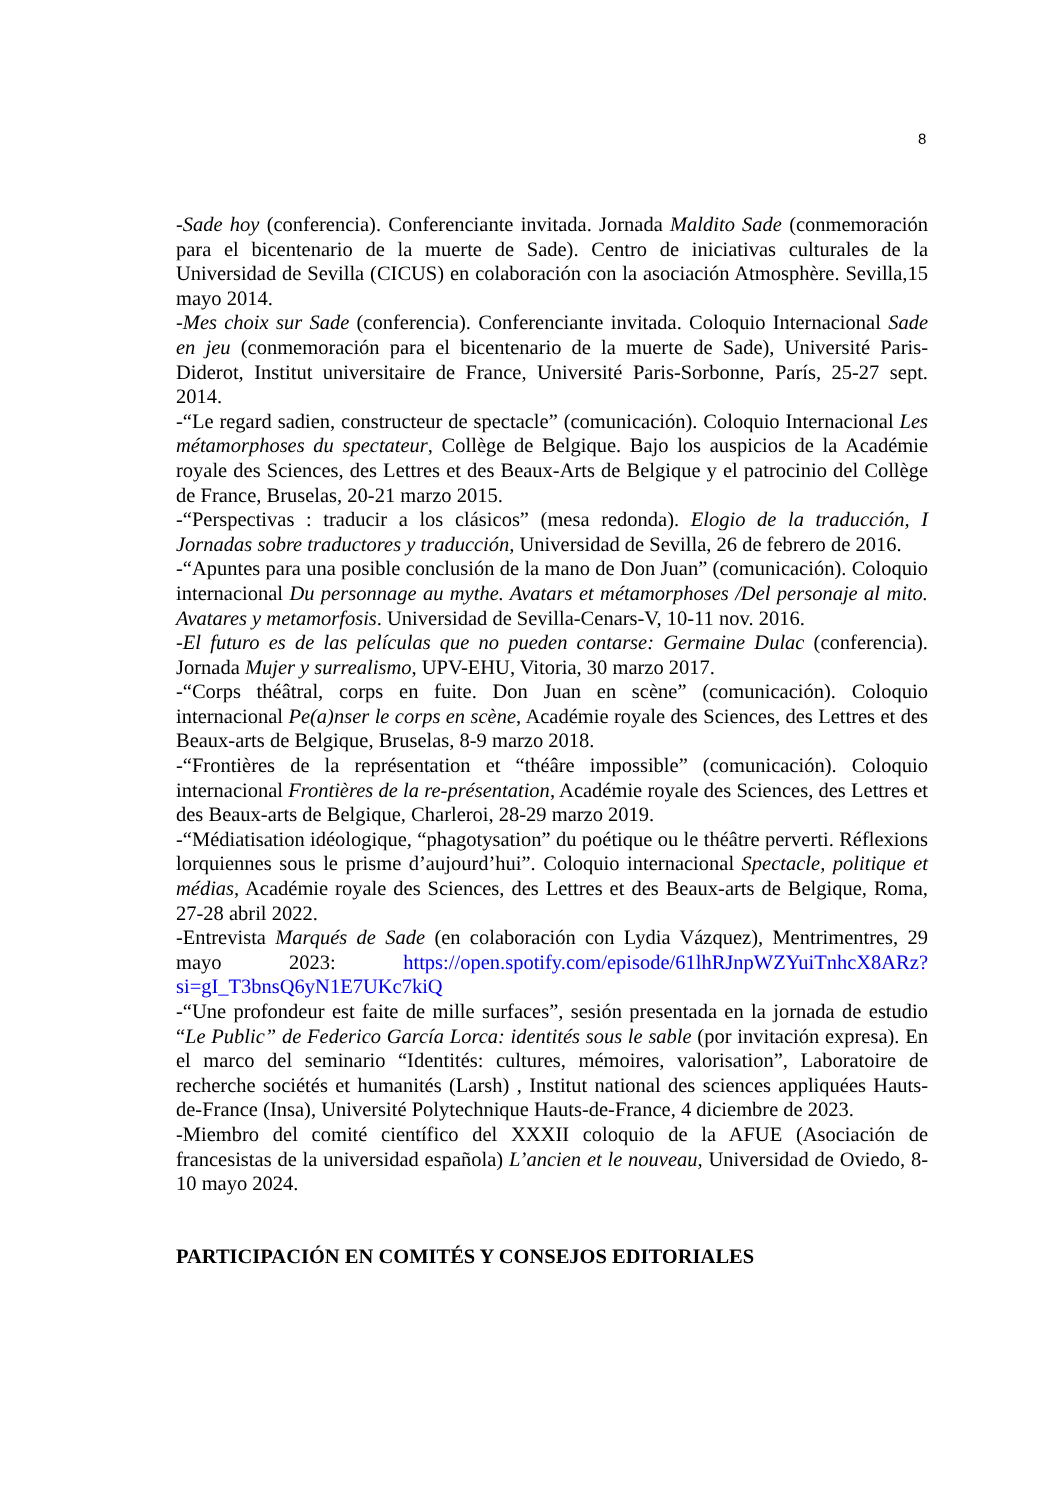8
-Sade hoy (conferencia). Conferenciante invitada. Jornada Maldito Sade (conmemoración para el bicentenario de la muerte de Sade). Centro de iniciativas culturales de la Universidad de Sevilla (CICUS) en colaboración con la asociación Atmosphère. Sevilla,15 mayo 2014.
-Mes choix sur Sade (conferencia). Conferenciante invitada. Coloquio Internacional Sade en jeu (conmemoración para el bicentenario de la muerte de Sade), Université Paris-Diderot, Institut universitaire de France, Université Paris-Sorbonne, París, 25-27 sept. 2014.
-“Le regard sadien, constructeur de spectacle” (comunicación). Coloquio Internacional Les métamorphoses du spectateur, Collège de Belgique. Bajo los auspicios de la Académie royale des Sciences, des Lettres et des Beaux-Arts de Belgique y el patrocinio del Collège de France, Bruselas, 20-21 marzo 2015.
-“Perspectivas : traducir a los clásicos” (mesa redonda). Elogio de la traducción, I Jornadas sobre traductores y traducción, Universidad de Sevilla, 26 de febrero de 2016.
-“Apuntes para una posible conclusión de la mano de Don Juan” (comunicación). Coloquio internacional Du personnage au mythe. Avatars et métamorphoses /Del personaje al mito. Avatares y metamorfosis. Universidad de Sevilla-Cenars-V, 10-11 nov. 2016.
-El futuro es de las películas que no pueden contarse: Germaine Dulac (conferencia). Jornada Mujer y surrealismo, UPV-EHU, Vitoria, 30 marzo 2017.
-“Corps théâtral, corps en fuite. Don Juan en scène” (comunicación). Coloquio internacional Pe(a)nser le corps en scène, Académie royale des Sciences, des Lettres et des Beaux-arts de Belgique, Bruselas, 8-9 marzo 2018.
-“Frontières de la représentation et “théâre impossible” (comunicación). Coloquio internacional Frontières de la re-présentation, Académie royale des Sciences, des Lettres et des Beaux-arts de Belgique, Charleroi, 28-29 marzo 2019.
-“Médiatisation idéologique, “phagotysation” du poétique ou le théâtre perverti. Réflexions lorquiennes sous le prisme d’aujourd’hui”. Coloquio internacional Spectacle, politique et médias, Académie royale des Sciences, des Lettres et des Beaux-arts de Belgique, Roma, 27-28 abril 2022.
-Entrevista Marqués de Sade (en colaboración con Lydia Vázquez), Mentrimentres, 29 mayo 2023: https://open.spotify.com/episode/61lhRJnpWZYuiTnhcX8ARz?si=gI_T3bnsQ6yN1E7UKc7kiQ
-“Une profondeur est faite de mille surfaces”, sesión presentada en la jornada de estudio “Le Public” de Federico García Lorca: identités sous le sable (por invitación expresa). En el marco del seminario “Identités: cultures, mémoires, valorisation”, Laboratoire de recherche sociétés et humanités (Larsh) , Institut national des sciences appliquées Hauts-de-France (Insa), Université Polytechnique Hauts-de-France, 4 diciembre de 2023.
-Miembro del comité científico del XXXII coloquio de la AFUE (Asociación de francesistas de la universidad española) L’ancien et le nouveau, Universidad de Oviedo, 8-10 mayo 2024.
PARTICIPACIÓN EN COMITÉS Y CONSEJOS EDITORIALES